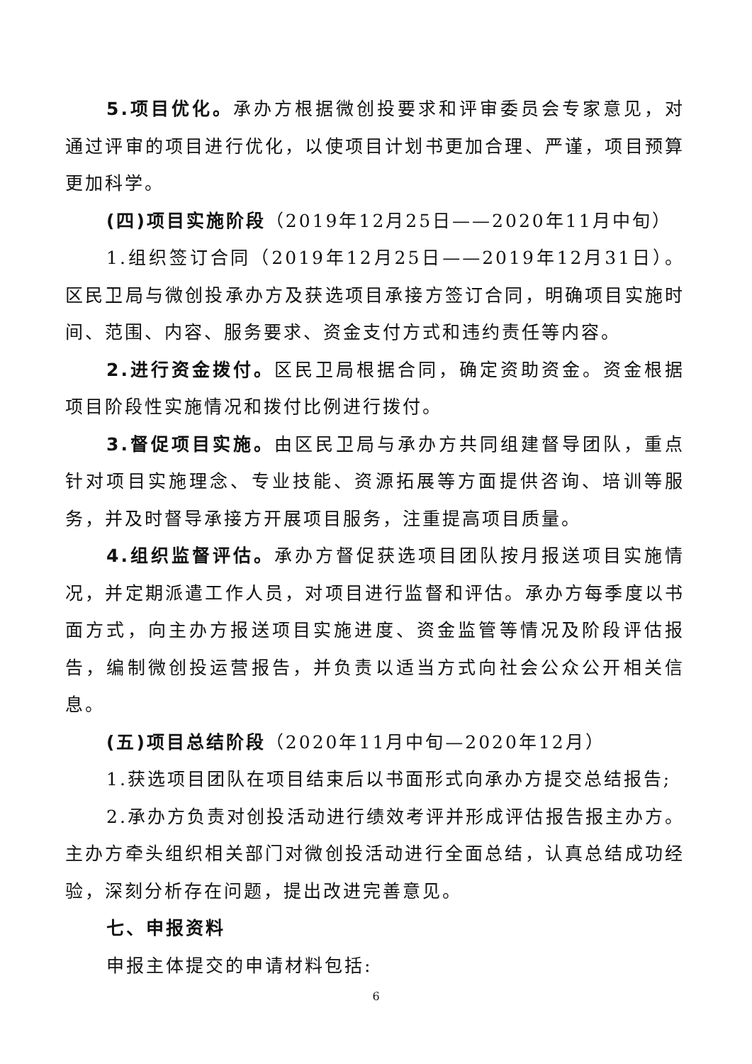5.项目优化。承办方根据微创投要求和评审委员会专家意见，对通过评审的项目进行优化，以使项目计划书更加合理、严谨，项目预算更加科学。
(四)项目实施阶段（2019年12月25日——2020年11月中旬）
1.组织签订合同（2019年12月25日——2019年12月31日）。区民卫局与微创投承办方及获选项目承接方签订合同，明确项目实施时间、范围、内容、服务要求、资金支付方式和违约责任等内容。
2.进行资金拨付。区民卫局根据合同，确定资助资金。资金根据项目阶段性实施情况和拨付比例进行拨付。
3.督促项目实施。由区民卫局与承办方共同组建督导团队，重点针对项目实施理念、专业技能、资源拓展等方面提供咨询、培训等服务，并及时督导承接方开展项目服务，注重提高项目质量。
4.组织监督评估。承办方督促获选项目团队按月报送项目实施情况，并定期派遣工作人员，对项目进行监督和评估。承办方每季度以书面方式，向主办方报送项目实施进度、资金监管等情况及阶段评估报告，编制微创投运营报告，并负责以适当方式向社会公众公开相关信息。
(五)项目总结阶段（2020年11月中旬—2020年12月）
1.获选项目团队在项目结束后以书面形式向承办方提交总结报告;
2.承办方负责对创投活动进行绩效考评并形成评估报告报主办方。主办方牵头组织相关部门对微创投活动进行全面总结，认真总结成功经验，深刻分析存在问题，提出改进完善意见。
七、申报资料
申报主体提交的申请材料包括:
6